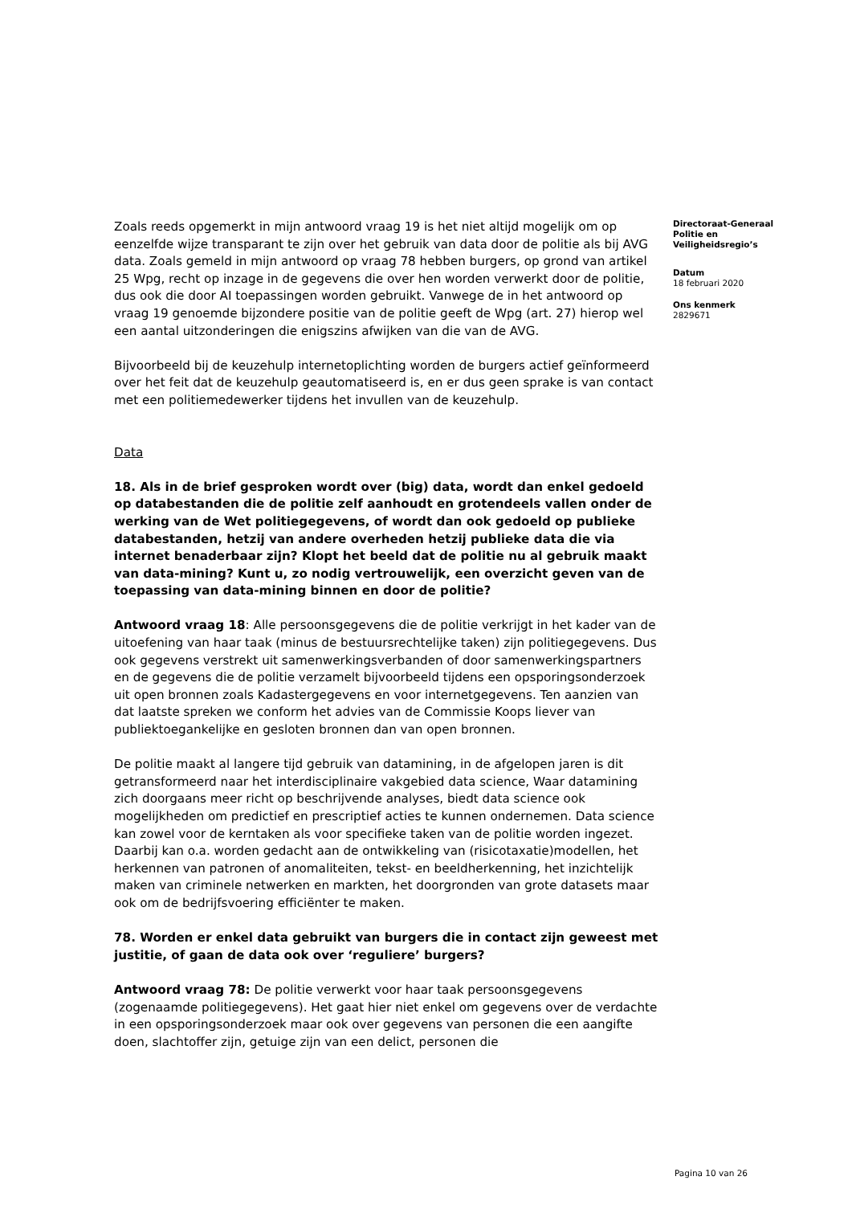Zoals reeds opgemerkt in mijn antwoord vraag 19 is het niet altijd mogelijk om op eenzelfde wijze transparant te zijn over het gebruik van data door de politie als bij AVG data. Zoals gemeld in mijn antwoord op vraag 78 hebben burgers, op grond van artikel 25 Wpg, recht op inzage in de gegevens die over hen worden verwerkt door de politie, dus ook die door AI toepassingen worden gebruikt. Vanwege de in het antwoord op vraag 19 genoemde bijzondere positie van de politie geeft de Wpg (art. 27) hierop wel een aantal uitzonderingen die enigszins afwijken van die van de AVG.
Bijvoorbeeld bij de keuzehulp internetoplichting worden de burgers actief geïnformeerd over het feit dat de keuzehulp geautomatiseerd is, en er dus geen sprake is van contact met een politiemedewerker tijdens het invullen van de keuzehulp.
Data
18. Als in de brief gesproken wordt over (big) data, wordt dan enkel gedoeld op databestanden die de politie zelf aanhoudt en grotendeels vallen onder de werking van de Wet politiegegevens, of wordt dan ook gedoeld op publieke databestanden, hetzij van andere overheden hetzij publieke data die via internet benaderbaar zijn? Klopt het beeld dat de politie nu al gebruik maakt van data-mining? Kunt u, zo nodig vertrouwelijk, een overzicht geven van de toepassing van data-mining binnen en door de politie?
Antwoord vraag 18: Alle persoonsgegevens die de politie verkrijgt in het kader van de uitoefening van haar taak (minus de bestuursrechtelijke taken) zijn politiegegevens. Dus ook gegevens verstrekt uit samenwerkingsverbanden of door samenwerkingspartners en de gegevens die de politie verzamelt bijvoorbeeld tijdens een opsporingsonderzoek uit open bronnen zoals Kadastergegevens en voor internetgegevens. Ten aanzien van dat laatste spreken we conform het advies van de Commissie Koops liever van publiektoegankelijke en gesloten bronnen dan van open bronnen.
De politie maakt al langere tijd gebruik van datamining, in de afgelopen jaren is dit getransformeerd naar het interdisciplinaire vakgebied data science, Waar datamining zich doorgaans meer richt op beschrijvende analyses, biedt data science ook mogelijkheden om predictief en prescriptief acties te kunnen ondernemen. Data science kan zowel voor de kerntaken als voor specifieke taken van de politie worden ingezet. Daarbij kan o.a. worden gedacht aan de ontwikkeling van (risicotaxatie)modellen, het herkennen van patronen of anomaliteiten, tekst- en beeldherkenning, het inzichtelijk maken van criminele netwerken en markten, het doorgronden van grote datasets maar ook om de bedrijfsvoering efficiënter te maken.
78. Worden er enkel data gebruikt van burgers die in contact zijn geweest met justitie, of gaan de data ook over ‘reguliere’ burgers?
Antwoord vraag 78: De politie verwerkt voor haar taak persoonsgegevens (zogenaamde politiegegevens). Het gaat hier niet enkel om gegevens over de verdachte in een opsporingsonderzoek maar ook over gegevens van personen die een aangifte doen, slachtoffer zijn, getuige zijn van een delict, personen die
Directoraat-Generaal Politie en Veiligheidsregio’s
Datum
18 februari 2020
Ons kenmerk
2829671
Pagina 10 van 26